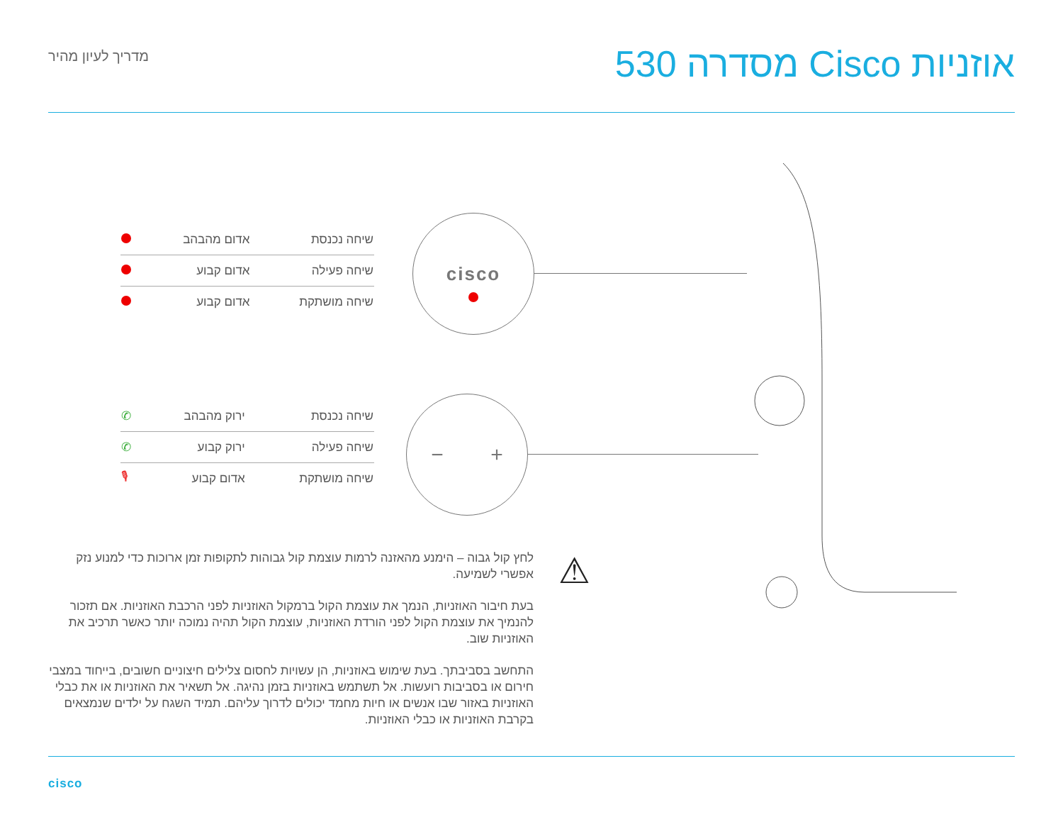אוזניות Cisco מסדרה 530
מדריך לעיון מהיר
| שיחה נכנסת | אדום מהבהב | |
| שיחה פעילה | אדום קבוע | |
| שיחה מושתקת | אדום קבוע | |
cisco
| שיחה נכנסת | ירוק מהבהב | ✆ |
| שיחה פעילה | ירוק קבוע | ✆ |
| שיחה מושתקת | אדום קבוע | 🎙 |
− +
⚠
לחץ קול גבוה – הימנע מהאזנה לרמות עוצמת קול גבוהות לתקופות זמן ארוכות כדי למנוע נזק אפשרי לשמיעה.
בעת חיבור האוזניות, הנמך את עוצמת הקול ברמקול האוזניות לפני הרכבת האוזניות. אם תזכור להנמיך את עוצמת הקול לפני הורדת האוזניות, עוצמת הקול תהיה נמוכה יותר כאשר תרכיב את האוזניות שוב.
התחשב בסביבתך. בעת שימוש באוזניות, הן עשויות לחסום צלילים חיצוניים חשובים, בייחוד במצבי חירום או בסביבות רועשות. אל תשתמש באוזניות בזמן נהיגה. אל תשאיר את האוזניות או את כבלי האוזניות באזור שבו אנשים או חיות מחמד יכולים לדרוך עליהם. תמיד השגח על ילדים שנמצאים בקרבת האוזניות או כבלי האוזניות.
cisco